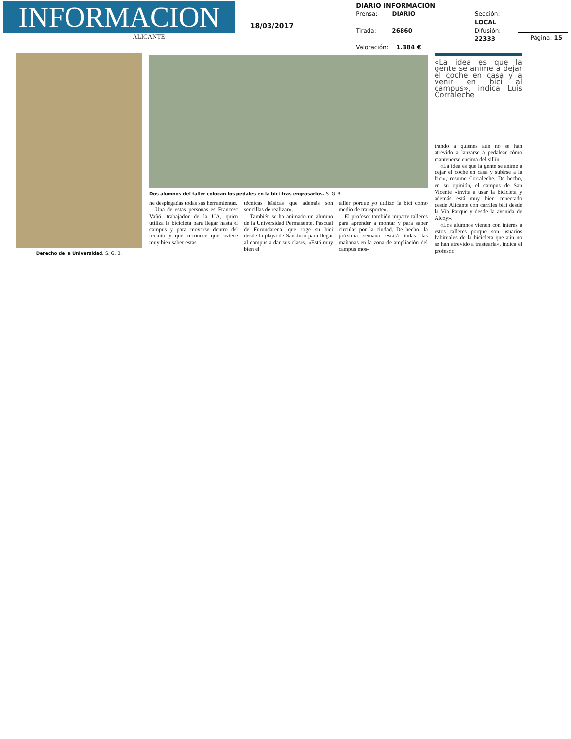INFORMACION
ALICANTE
18/03/2017
DIARIO INFORMACIÓN
Prensa: DIARIO Sección: LOCAL
Tirada: 26860 Difusión: 22333
Valoración: 1.384 €
Página: 15
Derecho de la Universidad. S. G. B.
Dos alumnos del taller colocan los pedales en la bici tras engrasarlos. S. G. B.
ne desplegadas todas sus herramientas.
Una de estas personas es Francesc Vañó, trabajador de la UA, quien utiliza la bicicleta para llegar hasta el campus y para moverse dentro del recinto y que reconoce que «viene muy bien saber estas
técnicas básicas que además son sencillas de realizar».
También se ha animado un alumno de la Universidad Permanente, Pascual de Furundarena, que coge su bici desde la playa de San Juan para llegar al campus a dar sus clases. «Está muy bien el
taller porque yo utilizo la bici como medio de transporte».
El profesor también imparte talleres para aprender a montar y para saber circular por la ciudad. De hecho, la próxima semana estará todas las mañanas en la zona de ampliación del campus mos-
«La idea es que la gente se anime a dejar el coche en casa y a venir en bici al campus», indica Luis Corraleche
trando a quienes aún no se han atrevido a lanzarse a pedalear cómo mantenerse encima del sillín.
«La idea es que la gente se anime a dejar el coche en casa y subirse a la bici», resume Corraleche. De hecho, en su opinión, el campus de San Vicente «invita a usar la bicicleta y además está muy bien conectado desde Alicante con carriles bici desde la Vía Parque y desde la avenida de Alcoy».
«Los alumnos vienen con interés a estos talleres porque son usuarios habituales de la bicicleta que aún no se han atrevido a trastearla», indica el profesor.